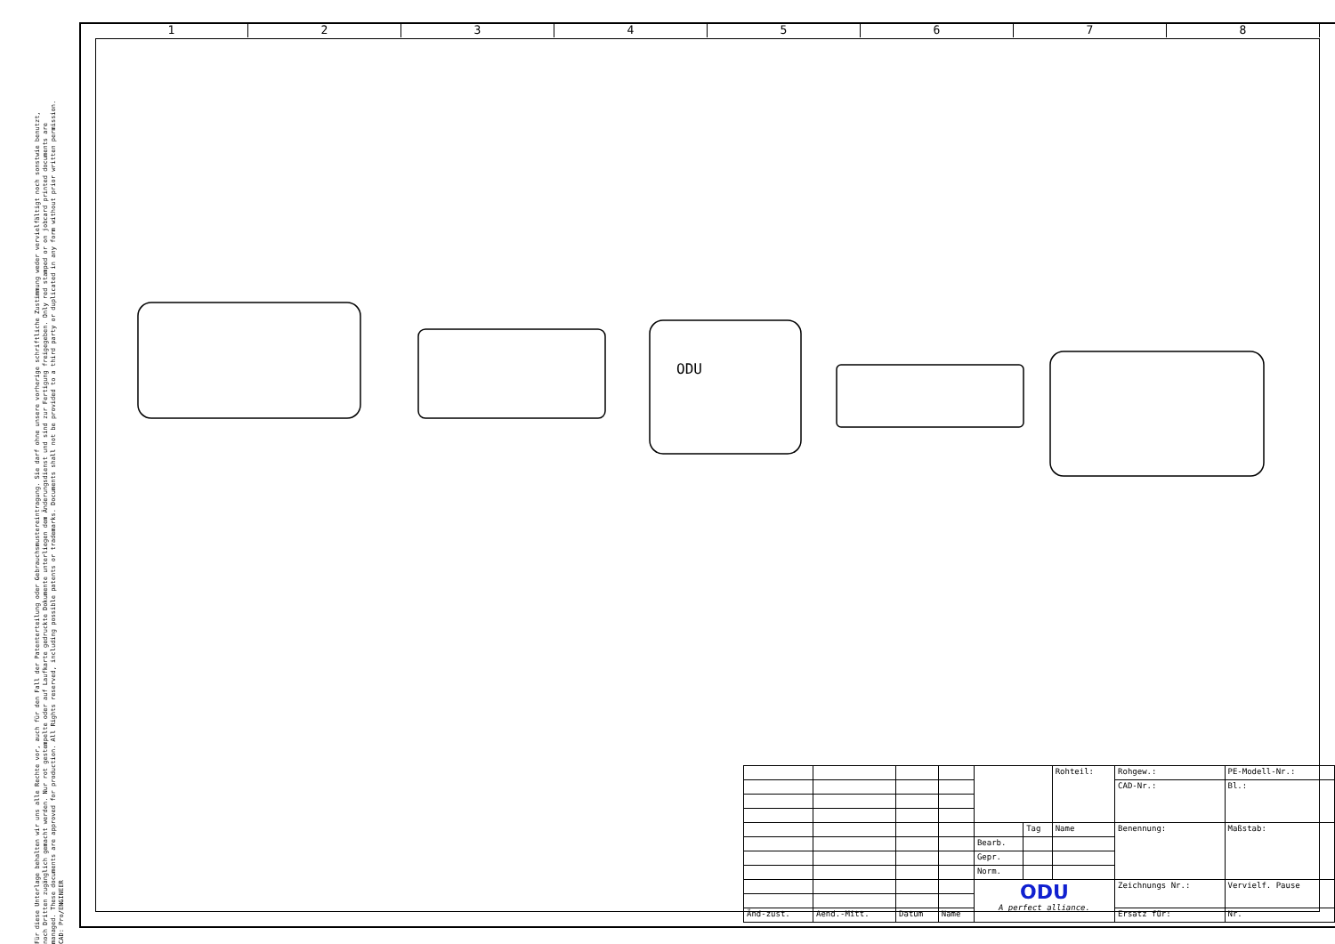1 2 3 4 5 6 7 8
Für diese Unterlage behalten wir uns alle Rechte vor, auch für den Fall der Patenterteilung oder Gebrauchsmustereintragung. Sie darf ohne unsere vorherige schriftliche Zustimmung weder vervielfältigt noch sonstwie benutzt, noch Dritten zugänglich gemacht werden. Nur rot gestempelte oder auf Laufkarte gedruckte Dokumente unterliegen dem Änderungsdienst und sind zur Fertigung freigegeben. Only red stamped or on jobcard printed documents are managed. These documents are approved for production. All Rights reserved, including possible patents or trademarks. Documents shall not be provided to a third party or duplicated in any form without prior written permission. CAD: Pro/ENGINEER
ODU
| | | | | | | Rohteil: | | Rohgew.: | PE-Modell-Nr.: | |
| | | | | | | | | CAD-Nr.: | | Bl.: |
| | | | | | Tag | Name | Benennung: | | | Maßstab: |
| | | | | Bearb. | | | | | | |
| | | | | Gepr. | | | | | | |
| | | | | Norm. | | | | | | |
| | | | | ODU A perfect alliance. | | | Zeichnungs Nr.: | | | Vervielf. Pause |
| Änd-zust. | Aend.-Mitt. | Datum | Name | | | | Ersatz für: | | | Nr. |